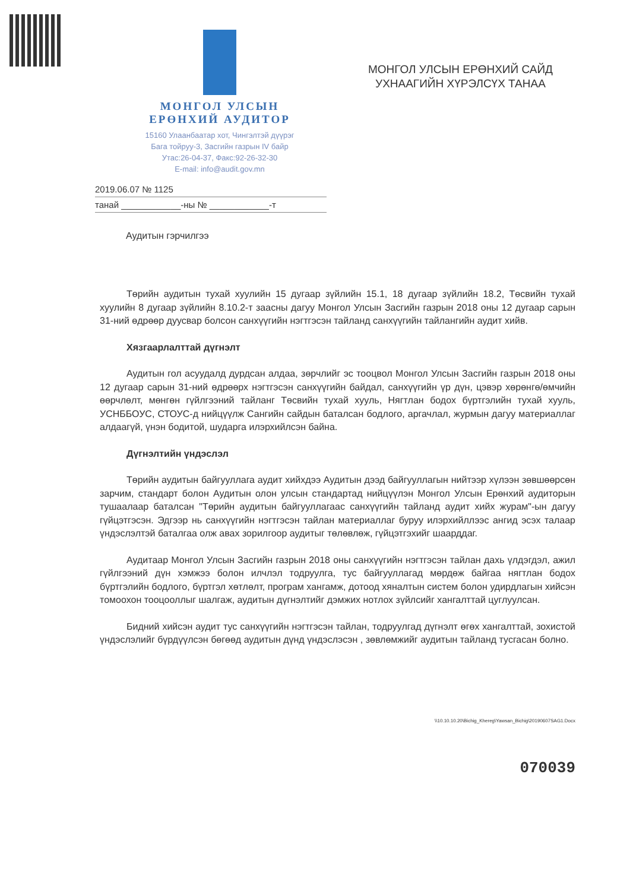МОНГОЛ УЛСЫН
ЕРӨНХИЙ АУДИТОР
15160 Улаанбаатар хот, Чингэлтэй дүүрэг
Бага тойруу-3, Засгийн газрын IV байр
Утас:26-04-37, Факс:92-26-32-30
E-mail: info@audit.gov.mn
МОНГОЛ УЛСЫН ЕРӨНХИЙ САЙД
УХНААГИЙН ХҮРЭЛСҮХ ТАНАА
2019.06.07 № 1125
танай ____________-ны № ____________-т
Аудитын гэрчилгээ
Төрийн аудитын тухай хуулийн 15 дугаар зүйлийн 15.1, 18 дугаар зүйлийн 18.2, Төсвийн тухай хуулийн 8 дугаар зүйлийн 8.10.2-т заасны дагуу Монгол Улсын Засгийн газрын 2018 оны 12 дугаар сарын 31-ний өдрөөр дуусвар болсон санхүүгийн нэгтгэсэн тайланд санхүүгийн тайлангийн аудит хийв.
Хязгаарлалттай дүгнэлт
Аудитын гол асуудалд дурдсан алдаа, зөрчлийг эс тооцвол Монгол Улсын Засгийн газрын 2018 оны 12 дугаар сарын 31-ний өдрөөрх нэгтгэсэн санхүүгийн байдал, санхүүгийн үр дүн, цэвэр хөрөнгө/өмчийн өөрчлөлт, мөнгөн гүйлгээний тайланг Төсвийн тухай хууль, Нягтлан бодох бүртгэлийн тухай хууль, УСНББОУС, СТОУС-д нийцүүлж Сангийн сайдын баталсан бодлого, аргачлал, журмын дагуу материаллаг алдаагүй, үнэн бодитой, шударга илэрхийлсэн байна.
Дүгнэлтийн үндэслэл
Төрийн аудитын байгууллага аудит хийхдээ Аудитын дээд байгууллагын нийтээр хүлээн зөвшөөрсөн зарчим, стандарт болон Аудитын олон улсын стандартад нийцүүлэн Монгол Улсын Ерөнхий аудиторын тушаалаар баталсан "Төрийн аудитын байгууллагаас санхүүгийн тайланд аудит хийх журам"-ын дагуу гүйцэтгэсэн. Эдгээр нь санхүүгийн нэгтгэсэн тайлан материаллаг буруу илэрхийллээс ангид эсэх талаар үндэслэлтэй баталгаа олж авах зорилгоор аудитыг төлөвлөж, гүйцэтгэхийг шаарддаг.
Аудитаар Монгол Улсын Засгийн газрын 2018 оны санхүүгийн нэгтгэсэн тайлан дахь үлдэгдэл, ажил гүйлгээний дүн хэмжээ болон илчлэл тодруулга, тус байгууллагад мөрдөж байгаа нягтлан бодох бүртгэлийн бодлого, бүртгэл хөтлөлт, програм хангамж, дотоод хяналтын систем болон удирдлагын хийсэн томоохон тооцооллыг шалгаж, аудитын дүгнэлтийг дэмжих нотлох зүйлсийг хангалттай цуглуулсан.
Бидний хийсэн аудит тус санхүүгийн нэгтгэсэн тайлан, тодруулгад дүгнэлт өгөх хангалттай, зохистой үндэслэлийг бүрдүүлсэн бөгөөд аудитын дүнд үндэслэсэн , зөвлөмжийг аудитын тайланд тусгасан болно.
\\10.10.10.20\Bichig_Khereg\Yawsan_Bichig\20190607SAG1.Docx
070039